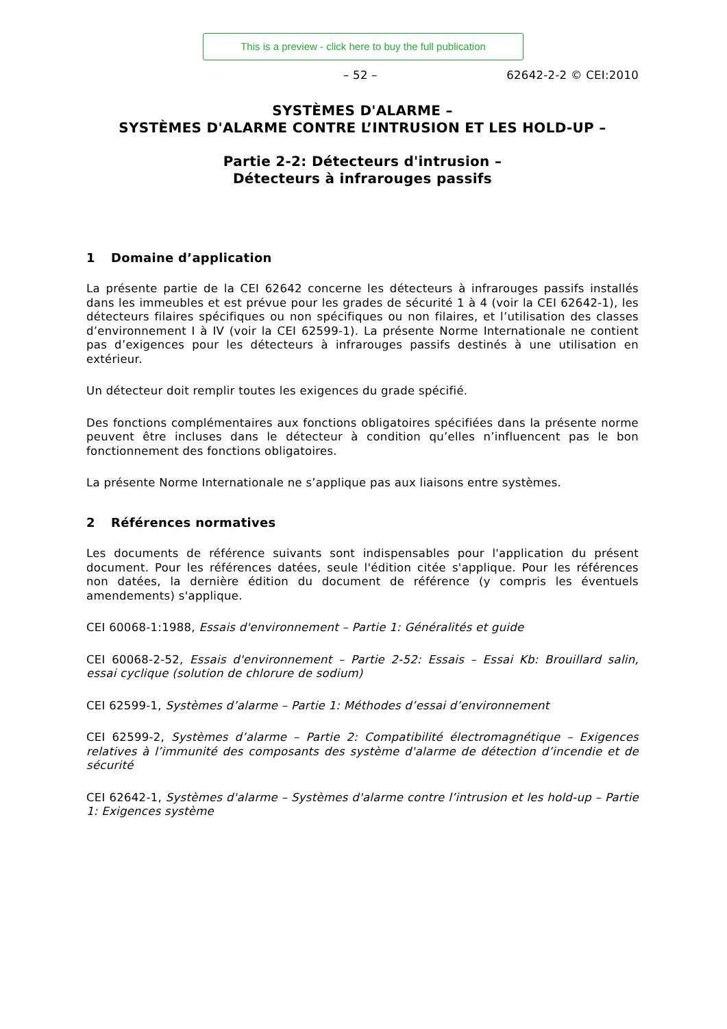This is a preview - click here to buy the full publication
– 52 – 62642-2-2 © CEI:2010
SYSTÈMES D'ALARME –
SYSTÈMES D'ALARME CONTRE L’INTRUSION ET LES HOLD-UP –
Partie 2-2: Détecteurs d'intrusion –
Détecteurs à infrarouges passifs
1 Domaine d’application
La présente partie de la CEI 62642 concerne les détecteurs à infrarouges passifs installés dans les immeubles et est prévue pour les grades de sécurité 1 à 4 (voir la CEI 62642-1), les détecteurs filaires spécifiques ou non spécifiques ou non filaires, et l’utilisation des classes d’environnement I à IV (voir la CEI 62599-1). La présente Norme Internationale ne contient pas d’exigences pour les détecteurs à infrarouges passifs destinés à une utilisation en extérieur.
Un détecteur doit remplir toutes les exigences du grade spécifié.
Des fonctions complémentaires aux fonctions obligatoires spécifiées dans la présente norme peuvent être incluses dans le détecteur à condition qu’elles n’influencent pas le bon fonctionnement des fonctions obligatoires.
La présente Norme Internationale ne s’applique pas aux liaisons entre systèmes.
2 Références normatives
Les documents de référence suivants sont indispensables pour l'application du présent document. Pour les références datées, seule l'édition citée s'applique. Pour les références non datées, la dernière édition du document de référence (y compris les éventuels amendements) s'applique.
CEI 60068-1:1988, Essais d'environnement – Partie 1: Généralités et guide
CEI 60068-2-52, Essais d'environnement – Partie 2-52: Essais – Essai Kb: Brouillard salin, essai cyclique (solution de chlorure de sodium)
CEI 62599-1, Systèmes d’alarme – Partie 1: Méthodes d’essai d’environnement
CEI 62599-2, Systèmes d’alarme – Partie 2: Compatibilité électromagnétique – Exigences relatives à l’immunité des composants des système d'alarme de détection d’incendie et de sécurité
CEI 62642-1, Systèmes d'alarme – Systèmes d'alarme contre l’intrusion et les hold-up – Partie 1: Exigences système